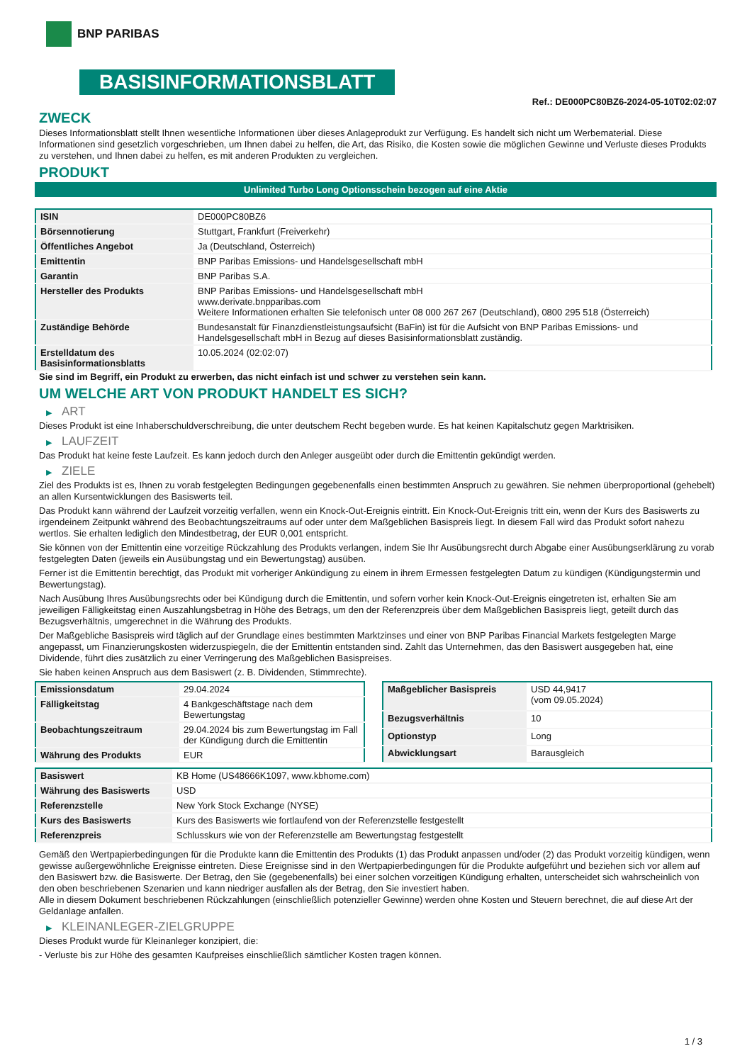BNP PARIBAS
BASISINFORMATIONSBLATT
Ref.: DE000PC80BZ6-2024-05-10T02:02:07
ZWECK
Dieses Informationsblatt stellt Ihnen wesentliche Informationen über dieses Anlageprodukt zur Verfügung. Es handelt sich nicht um Werbematerial. Diese Informationen sind gesetzlich vorgeschrieben, um Ihnen dabei zu helfen, die Art, das Risiko, die Kosten sowie die möglichen Gewinne und Verluste dieses Produkts zu verstehen, und Ihnen dabei zu helfen, es mit anderen Produkten zu vergleichen.
PRODUKT
Unlimited Turbo Long Optionsschein bezogen auf eine Aktie
| ISIN | DE000PC80BZ6 |
| Börsennotierung | Stuttgart, Frankfurt (Freiverkehr) |
| Öffentliches Angebot | Ja (Deutschland, Österreich) |
| Emittentin | BNP Paribas Emissions- und Handelsgesellschaft mbH |
| Garantin | BNP Paribas S.A. |
| Hersteller des Produkts | BNP Paribas Emissions- und Handelsgesellschaft mbH www.derivate.bnpparibas.com Weitere Informationen erhalten Sie telefonisch unter 08 000 267 267 (Deutschland), 0800 295 518 (Österreich) |
| Zuständige Behörde | Bundesanstalt für Finanzdienstleistungsaufsicht (BaFin) ist für die Aufsicht von BNP Paribas Emissions- und Handelsgesellschaft mbH in Bezug auf dieses Basisinformationsblatt zuständig. |
| Erstelldatum des Basisinformationsblatts | 10.05.2024 (02:02:07) |
Sie sind im Begriff, ein Produkt zu erwerben, das nicht einfach ist und schwer zu verstehen sein kann.
UM WELCHE ART VON PRODUKT HANDELT ES SICH?
▶ ART
Dieses Produkt ist eine Inhaberschuldverschreibung, die unter deutschem Recht begeben wurde. Es hat keinen Kapitalschutz gegen Marktrisiken.
▶ LAUFZEIT
Das Produkt hat keine feste Laufzeit. Es kann jedoch durch den Anleger ausgeübt oder durch die Emittentin gekündigt werden.
▶ ZIELE
Ziel des Produkts ist es, Ihnen zu vorab festgelegten Bedingungen gegebenenfalls einen bestimmten Anspruch zu gewähren. Sie nehmen überproportional (gehebelt) an allen Kursentwicklungen des Basiswerts teil.
Das Produkt kann während der Laufzeit vorzeitig verfallen, wenn ein Knock-Out-Ereignis eintritt. Ein Knock-Out-Ereignis tritt ein, wenn der Kurs des Basiswerts zu irgendeinem Zeitpunkt während des Beobachtungszeitraums auf oder unter dem Maßgeblichen Basispreis liegt. In diesem Fall wird das Produkt sofort nahezu wertlos. Sie erhalten lediglich den Mindestbetrag, der EUR 0,001 entspricht.
Sie können von der Emittentin eine vorzeitige Rückzahlung des Produkts verlangen, indem Sie Ihr Ausübungsrecht durch Abgabe einer Ausübungserklärung zu vorab festgelegten Daten (jeweils ein Ausübungstag und ein Bewertungstag) ausüben.
Ferner ist die Emittentin berechtigt, das Produkt mit vorheriger Ankündigung zu einem in ihrem Ermessen festgelegten Datum zu kündigen (Kündigungstermin und Bewertungstag).
Nach Ausübung Ihres Ausübungsrechts oder bei Kündigung durch die Emittentin, und sofern vorher kein Knock-Out-Ereignis eingetreten ist, erhalten Sie am jeweiligen Fälligkeitstag einen Auszahlungsbetrag in Höhe des Betrags, um den der Referenzpreis über dem Maßgeblichen Basispreis liegt, geteilt durch das Bezugsverhältnis, umgerechnet in die Währung des Produkts.
Der Maßgebliche Basispreis wird täglich auf der Grundlage eines bestimmten Marktzinses und einer von BNP Paribas Financial Markets festgelegten Marge angepasst, um Finanzierungskosten widerzuspiegeln, die der Emittentin entstanden sind. Zahlt das Unternehmen, das den Basiswert ausgegeben hat, eine Dividende, führt dies zusätzlich zu einer Verringerung des Maßgeblichen Basispreises.
Sie haben keinen Anspruch aus dem Basiswert (z. B. Dividenden, Stimmrechte).
| Emissionsdatum | 29.04.2024 |
| Fälligkeitstag | 4 Bankgeschäftstage nach dem Bewertungstag |
| Beobachtungszeitraum | 29.04.2024 bis zum Bewertungstag im Fall der Kündigung durch die Emittentin |
| Währung des Produkts | EUR |
| Maßgeblicher Basispreis | USD 44,9417 (vom 09.05.2024) |
| Bezugsverhältnis | 10 |
| Optionstyp | Long |
| Abwicklungsart | Barausgleich |
| Basiswert | KB Home (US48666K1097, www.kbhome.com) |
| Währung des Basiswerts | USD |
| Referenzstelle | New York Stock Exchange (NYSE) |
| Kurs des Basiswerts | Kurs des Basiswerts wie fortlaufend von der Referenzstelle festgestellt |
| Referenzpreis | Schlusskurs wie von der Referenzstelle am Bewertungstag festgestellt |
Gemäß den Wertpapierbedingungen für die Produkte kann die Emittentin des Produkts (1) das Produkt anpassen und/oder (2) das Produkt vorzeitig kündigen, wenn gewisse außergewöhnliche Ereignisse eintreten. Diese Ereignisse sind in den Wertpapierbedingungen für die Produkte aufgeführt und beziehen sich vor allem auf den Basiswert bzw. die Basiswerte. Der Betrag, den Sie (gegebenenfalls) bei einer solchen vorzeitigen Kündigung erhalten, unterscheidet sich wahrscheinlich von den oben beschriebenen Szenarien und kann niedriger ausfallen als der Betrag, den Sie investiert haben.
Alle in diesem Dokument beschriebenen Rückzahlungen (einschließlich potenzieller Gewinne) werden ohne Kosten und Steuern berechnet, die auf diese Art der Geldanlage anfallen.
▶ KLEINANLEGER-ZIELGRUPPE
Dieses Produkt wurde für Kleinanleger konzipiert, die:
- Verluste bis zur Höhe des gesamten Kaufpreises einschließlich sämtlicher Kosten tragen können.
1 / 3